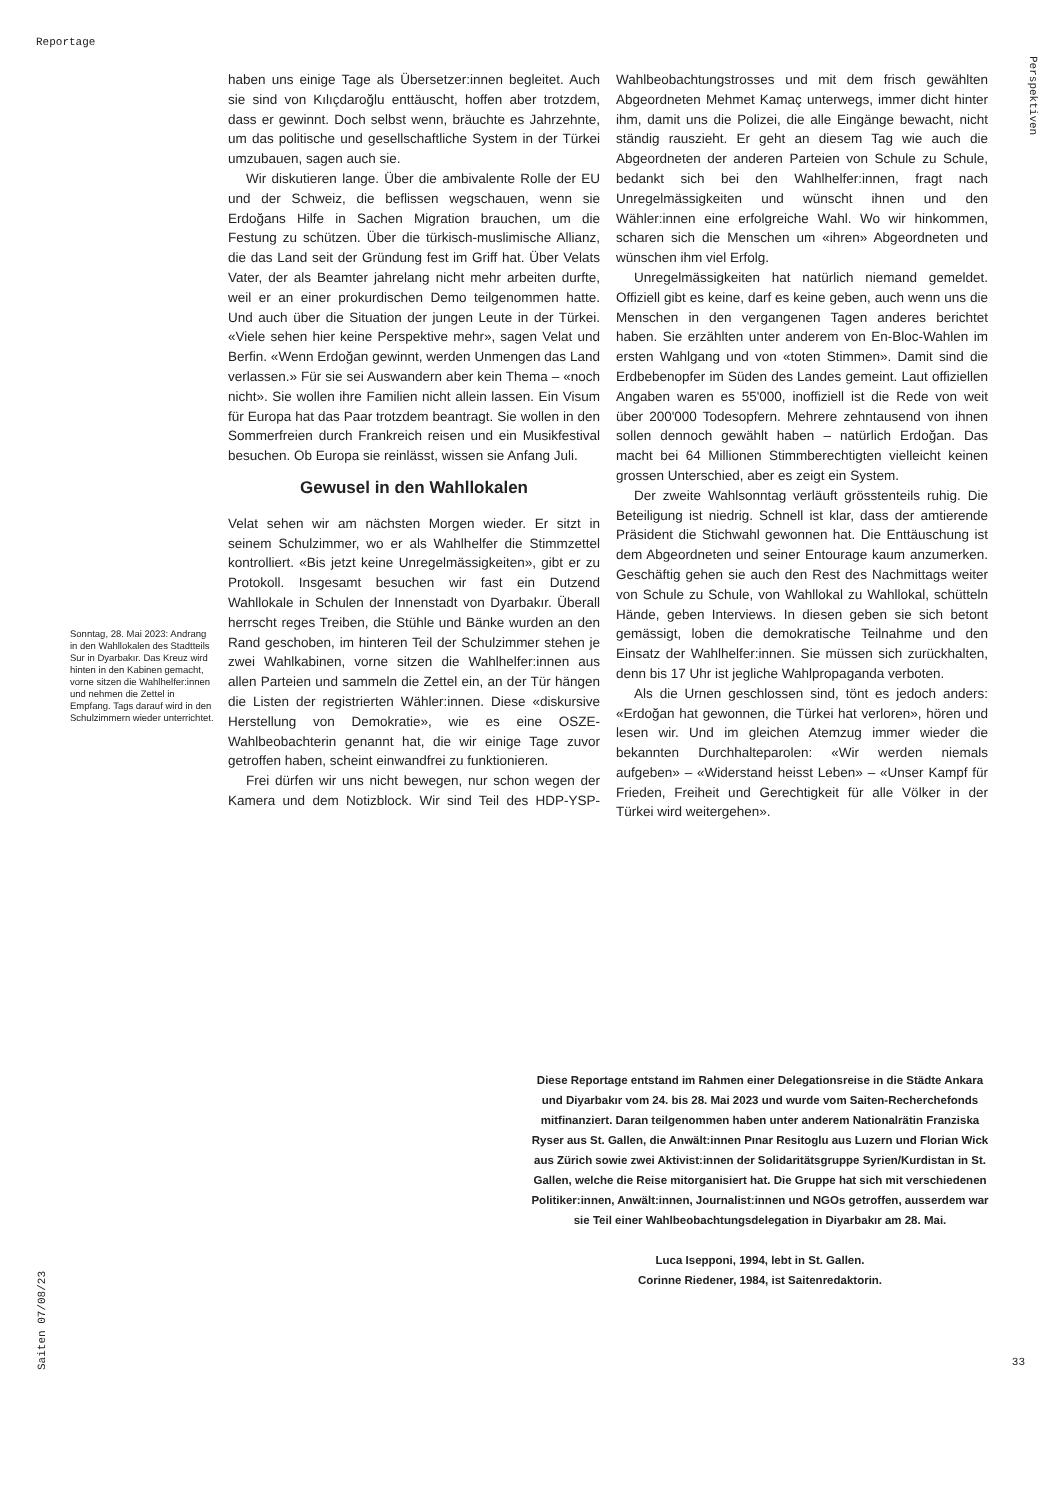Reportage
Perspektiven
haben uns einige Tage als Übersetzer:innen begleitet. Auch sie sind von Kılıçdaroğlu enttäuscht, hoffen aber trotzdem, dass er gewinnt. Doch selbst wenn, bräuchte es Jahrzehnte, um das politische und gesellschaftliche System in der Türkei umzubauen, sagen auch sie.
Wir diskutieren lange. Über die ambivalente Rolle der EU und der Schweiz, die beflissen wegschauen, wenn sie Erdoğans Hilfe in Sachen Migration brauchen, um die Festung zu schützen. Über die türkisch-muslimische Allianz, die das Land seit der Gründung fest im Griff hat. Über Velats Vater, der als Beamter jahrelang nicht mehr arbeiten durfte, weil er an einer prokurdischen Demo teilgenommen hatte. Und auch über die Situation der jungen Leute in der Türkei. «Viele sehen hier keine Perspektive mehr», sagen Velat und Berfin. «Wenn Erdoğan gewinnt, werden Unmengen das Land verlassen.» Für sie sei Auswandern aber kein Thema – «noch nicht». Sie wollen ihre Familien nicht allein lassen. Ein Visum für Europa hat das Paar trotzdem beantragt. Sie wollen in den Sommerfreien durch Frankreich reisen und ein Musikfestival besuchen. Ob Europa sie reinlässt, wissen sie Anfang Juli.
Gewusel in den Wahllokalen
Velat sehen wir am nächsten Morgen wieder. Er sitzt in seinem Schulzimmer, wo er als Wahlhelfer die Stimmzettel kontrolliert. «Bis jetzt keine Unregelmässigkeiten», gibt er zu Protokoll. Insgesamt besuchen wir fast ein Dutzend Wahllokale in Schulen der Innenstadt von Dyarbakır. Überall herrscht reges Treiben, die Stühle und Bänke wurden an den Rand geschoben, im hinteren Teil der Schulzimmer stehen je zwei Wahlkabinen, vorne sitzen die Wahlhelfer:innen aus allen Parteien und sammeln die Zettel ein, an der Tür hängen die Listen der registrierten Wähler:innen. Diese «diskursive Herstellung von Demokratie», wie es eine OSZE-Wahlbeobachterin genannt hat, die wir einige Tage zuvor getroffen haben, scheint einwandfrei zu funktionieren.
Frei dürfen wir uns nicht bewegen, nur schon wegen der Kamera und dem Notizblock. Wir sind Teil des HDP-YSP-Wahlbeobachtungstrosses und mit dem frisch gewählten Abgeordneten Mehmet Kamaç unterwegs, immer dicht hinter ihm, damit uns die Polizei, die alle Eingänge bewacht, nicht ständig rauszieht. Er geht an diesem Tag wie auch die Abgeordneten der anderen Parteien von Schule zu Schule, bedankt sich bei den Wahlhelfer:innen, fragt nach Unregelmässigkeiten und wünscht ihnen und den Wähler:innen eine erfolgreiche Wahl. Wo wir hinkommen, scharen sich die Menschen um «ihren» Abgeordneten und wünschen ihm viel Erfolg.
Unregelmässigkeiten hat natürlich niemand gemeldet. Offiziell gibt es keine, darf es keine geben, auch wenn uns die Menschen in den vergangenen Tagen anderes berichtet haben. Sie erzählten unter anderem von En-Bloc-Wahlen im ersten Wahlgang und von «toten Stimmen». Damit sind die Erdbebenopfer im Süden des Landes gemeint. Laut offiziellen Angaben waren es 55'000, inoffiziell ist die Rede von weit über 200'000 Todesopfern. Mehrere zehntausend von ihnen sollen dennoch gewählt haben – natürlich Erdoğan. Das macht bei 64 Millionen Stimmberechtigten vielleicht keinen grossen Unterschied, aber es zeigt ein System.
Der zweite Wahlsonntag verläuft grösstenteils ruhig. Die Beteiligung ist niedrig. Schnell ist klar, dass der amtierende Präsident die Stichwahl gewonnen hat. Die Enttäuschung ist dem Abgeordneten und seiner Entourage kaum anzumerken. Geschäftig gehen sie auch den Rest des Nachmittags weiter von Schule zu Schule, von Wahllokal zu Wahllokal, schütteln Hände, geben Interviews. In diesen geben sie sich betont gemässigt, loben die demokratische Teilnahme und den Einsatz der Wahlhelfer:innen. Sie müssen sich zurückhalten, denn bis 17 Uhr ist jegliche Wahlpropaganda verboten.
Als die Urnen geschlossen sind, tönt es jedoch anders: «Erdoğan hat gewonnen, die Türkei hat verloren», hören und lesen wir. Und im gleichen Atemzug immer wieder die bekannten Durchhalteparolen: «Wir werden niemals aufgeben» – «Widerstand heisst Leben» – «Unser Kampf für Frieden, Freiheit und Gerechtigkeit für alle Völker in der Türkei wird weitergehen».
Sonntag, 28. Mai 2023: Andrang in den Wahllokalen des Stadtteils Sur in Dyarbakır. Das Kreuz wird hinten in den Kabinen gemacht, vorne sitzen die Wahlhelfer:innen und nehmen die Zettel in Empfang. Tags darauf wird in den Schulzimmern wieder unterrichtet.
Diese Reportage entstand im Rahmen einer Delegationsreise in die Städte Ankara und Diyarbakır vom 24. bis 28. Mai 2023 und wurde vom Saiten-Recherchefonds mitfinanziert. Daran teilgenommen haben unter anderem Nationalrätin Franziska Ryser aus St. Gallen, die Anwält:innen Pınar Resitoglu aus Luzern und Florian Wick aus Zürich sowie zwei Aktivist:innen der Solidaritätsgruppe Syrien/Kurdistan in St. Gallen, welche die Reise mitorganisiert hat. Die Gruppe hat sich mit verschiedenen Politiker:innen, Anwält:innen, Journalist:innen und NGOs getroffen, ausserdem war sie Teil einer Wahlbeobachtungsdelegation in Diyarbakır am 28. Mai.
Luca Isepponi, 1994, lebt in St. Gallen.
Corinne Riedener, 1984, ist Saitenredaktorin.
Saiten 07/08/23
33